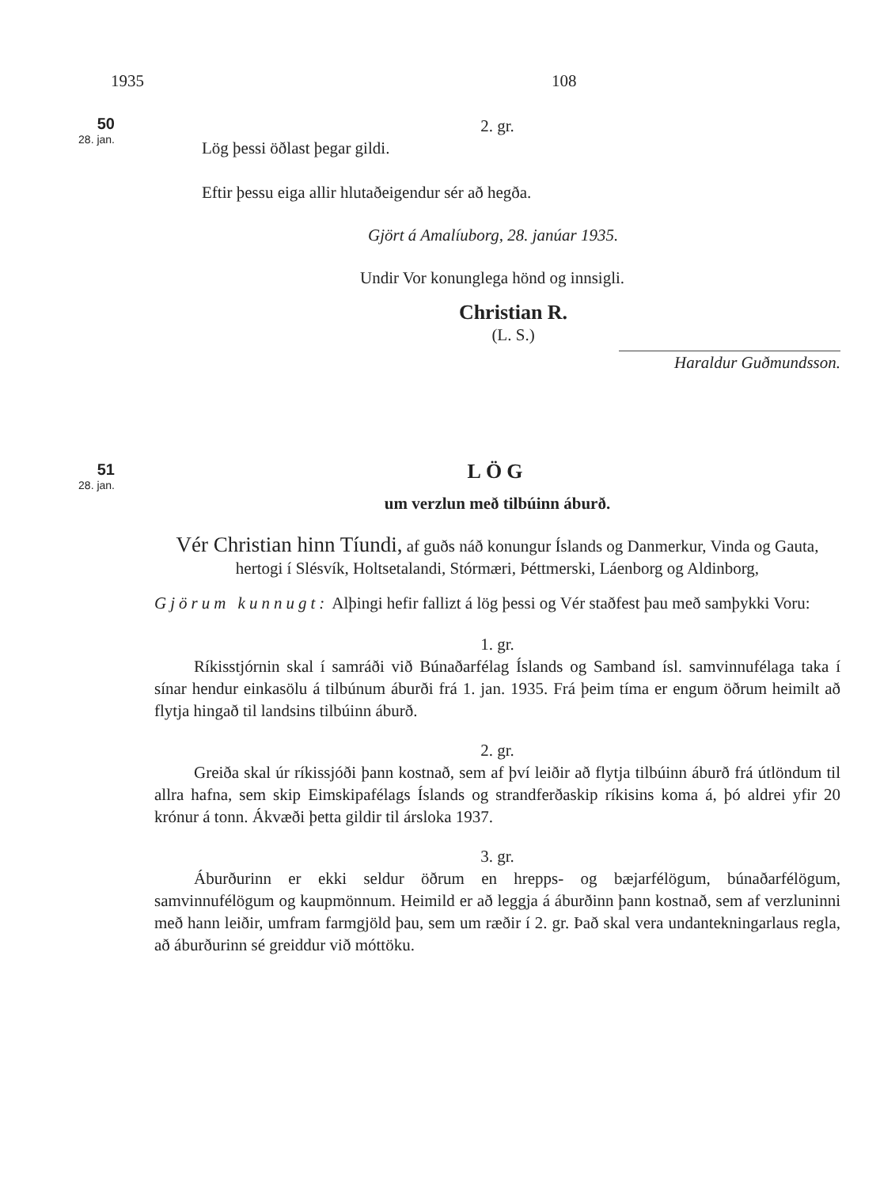1935 108
50
28. jan.
2. gr.
Lög þessi öðlast þegar gildi.
Eftir þessu eiga allir hlutaðeigendur sér að hegða.
Gjört á Amalíuborg, 28. janúar 1935.
Undir Vor konunglega hönd og innsigli.
Christian R.
(L. S.)
Haraldur Guðmundsson.
51
28. jan.
LÖG
um verzlun með tilbúinn áburð.
Vér Christian hinn Tíundi, af guðs náð konungur Íslands og Danmerkur, Vinda og Gauta, hertogi í Slésvík, Holtsetalandi, Stórmæri, Þéttmerski, Láenborg og Aldinborg,
Gjörum kunnugt: Alþingi hefir fallizt á lög þessi og Vér staðfest þau með samþykki Voru:
1. gr.
Ríkisstjórnin skal í samráði við Búnaðarfélag Íslands og Samband ísl. samvinnufélaga taka í sínar hendur einkasölu á tilbúnum áburði frá 1. jan. 1935. Frá þeim tíma er engum öðrum heimilt að flytja hingað til landsins tilbúinn áburð.
2. gr.
Greiða skal úr ríkissjóði þann kostnað, sem af því leiðir að flytja tilbúinn áburð frá útlöndum til allra hafna, sem skip Eimskipafélags Íslands og strandferðaskip ríkisins koma á, þó aldrei yfir 20 krónur á tonn. Ákvæði þetta gildir til ársloka 1937.
3. gr.
Áburðurinn er ekki seldur öðrum en hrepps- og bæjarfélögum, búnaðarfélögum, samvinnufélögum og kaupmönnum. Heimild er að leggja á áburðinn þann kostnað, sem af verzluninni með hann leiðir, umfram farmgjöld þau, sem um ræðir í 2. gr. Það skal vera undantekningarlaus regla, að áburðurinn sé greiddur við móttöku.